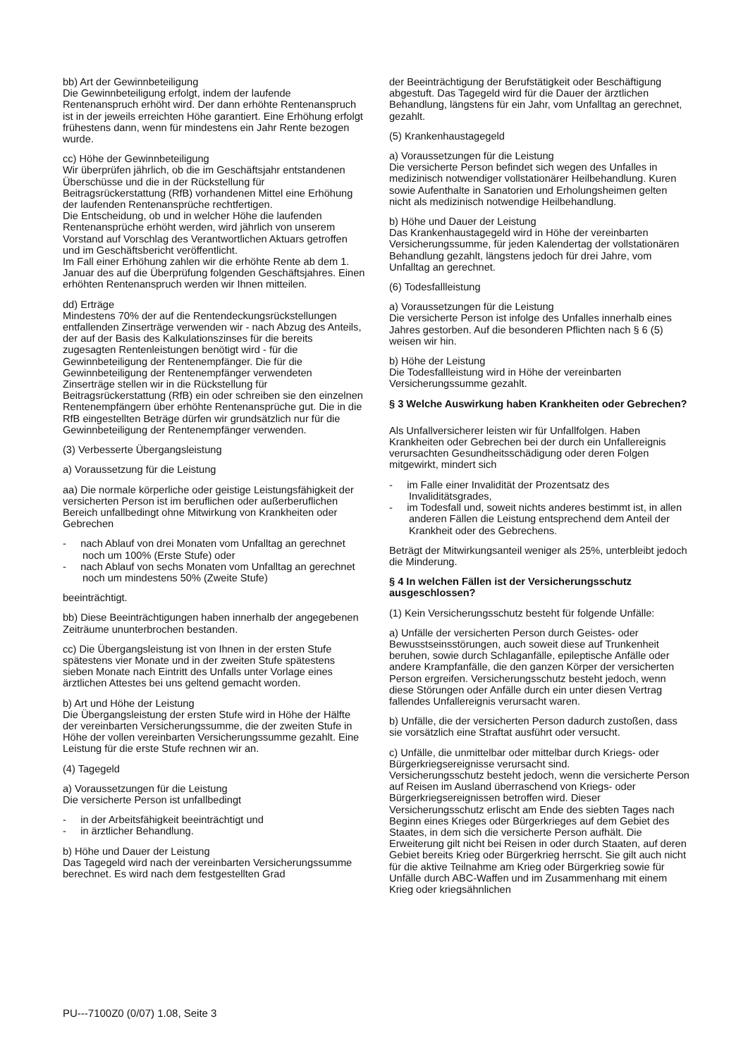bb) Art der Gewinnbeteiligung
Die Gewinnbeteiligung erfolgt, indem der laufende Rentenanspruch erhöht wird. Der dann erhöhte Rentenanspruch ist in der jeweils erreichten Höhe garantiert. Eine Erhöhung erfolgt frühestens dann, wenn für mindestens ein Jahr Rente bezogen wurde.
cc) Höhe der Gewinnbeteiligung
Wir überprüfen jährlich, ob die im Geschäftsjahr entstandenen Überschüsse und die in der Rückstellung für Beitragsrückerstattung (RfB) vorhandenen Mittel eine Erhöhung der laufenden Rentenansprüche rechtfertigen.
Die Entscheidung, ob und in welcher Höhe die laufenden Rentenansprüche erhöht werden, wird jährlich von unserem Vorstand auf Vorschlag des Verantwortlichen Aktuars getroffen und im Geschäftsbericht veröffentlicht.
Im Fall einer Erhöhung zahlen wir die erhöhte Rente ab dem 1. Januar des auf die Überprüfung folgenden Geschäftsjahres. Einen erhöhten Rentenanspruch werden wir Ihnen mitteilen.
dd) Erträge
Mindestens 70% der auf die Rentendeckungsrückstellungen entfallenden Zinserträge verwenden wir - nach Abzug des Anteils, der auf der Basis des Kalkulationszinses für die bereits zugesagten Rentenleistungen benötigt wird - für die Gewinnbeteiligung der Rentenempfänger. Die für die Gewinnbeteiligung der Rentenempfänger verwendeten Zinserträge stellen wir in die Rückstellung für Beitragsrückerstattung (RfB) ein oder schreiben sie den einzelnen Rentenempfängern über erhöhte Rentenansprüche gut. Die in die RfB eingestellten Beträge dürfen wir grundsätzlich nur für die Gewinnbeteiligung der Rentenempfänger verwenden.
(3) Verbesserte Übergangsleistung
a) Voraussetzung für die Leistung
aa) Die normale körperliche oder geistige Leistungsfähigkeit der versicherten Person ist im beruflichen oder außerberuflichen Bereich unfallbedingt ohne Mitwirkung von Krankheiten oder Gebrechen
- nach Ablauf von drei Monaten vom Unfalltag an gerechnet noch um 100% (Erste Stufe) oder
- nach Ablauf von sechs Monaten vom Unfalltag an gerechnet noch um mindestens 50% (Zweite Stufe)
beeinträchtigt.
bb) Diese Beeinträchtigungen haben innerhalb der angegebenen Zeiträume ununterbrochen bestanden.
cc) Die Übergangsleistung ist von Ihnen in der ersten Stufe spätestens vier Monate und in der zweiten Stufe spätestens sieben Monate nach Eintritt des Unfalls unter Vorlage eines ärztlichen Attestes bei uns geltend gemacht worden.
b) Art und Höhe der Leistung
Die Übergangsleistung der ersten Stufe wird in Höhe der Hälfte der vereinbarten Versicherungssumme, die der zweiten Stufe in Höhe der vollen vereinbarten Versicherungssumme gezahlt. Eine Leistung für die erste Stufe rechnen wir an.
(4) Tagegeld
a) Voraussetzungen für die Leistung
Die versicherte Person ist unfallbedingt
- in der Arbeitsfähigkeit beeinträchtigt und
- in ärztlicher Behandlung.
b) Höhe und Dauer der Leistung
Das Tagegeld wird nach der vereinbarten Versicherungssumme berechnet. Es wird nach dem festgestellten Grad
der Beeinträchtigung der Berufstätigkeit oder Beschäftigung abgestuft. Das Tagegeld wird für die Dauer der ärztlichen Behandlung, längstens für ein Jahr, vom Unfalltag an gerechnet, gezahlt.
(5) Krankenhaustagegeld
a) Voraussetzungen für die Leistung
Die versicherte Person befindet sich wegen des Unfalles in medizinisch notwendiger vollstationärer Heilbehandlung. Kuren sowie Aufenthalte in Sanatorien und Erholungsheimen gelten nicht als medizinisch notwendige Heilbehandlung.
b) Höhe und Dauer der Leistung
Das Krankenhaustagegeld wird in Höhe der vereinbarten Versicherungssumme, für jeden Kalendertag der vollstationären Behandlung gezahlt, längstens jedoch für drei Jahre, vom Unfalltag an gerechnet.
(6) Todesfallleistung
a) Voraussetzungen für die Leistung
Die versicherte Person ist infolge des Unfalles innerhalb eines Jahres gestorben. Auf die besonderen Pflichten nach § 6 (5) weisen wir hin.
b) Höhe der Leistung
Die Todesfallleistung wird in Höhe der vereinbarten Versicherungssumme gezahlt.
§ 3 Welche Auswirkung haben Krankheiten oder Gebrechen?
Als Unfallversicherer leisten wir für Unfallfolgen. Haben Krankheiten oder Gebrechen bei der durch ein Unfallereignis verursachten Gesundheitsschädigung oder deren Folgen mitgewirkt, mindert sich
- im Falle einer Invalidität der Prozentsatz des Invaliditätsgrades,
- im Todesfall und, soweit nichts anderes bestimmt ist, in allen anderen Fällen die Leistung entsprechend dem Anteil der Krankheit oder des Gebrechens.
Beträgt der Mitwirkungsanteil weniger als 25%, unterbleibt jedoch die Minderung.
§ 4 In welchen Fällen ist der Versicherungsschutz ausgeschlossen?
(1) Kein Versicherungsschutz besteht für folgende Unfälle:
a) Unfälle der versicherten Person durch Geistes- oder Bewusstseinsstörungen, auch soweit diese auf Trunkenheit beruhen, sowie durch Schlaganfälle, epileptische Anfälle oder andere Krampfanfälle, die den ganzen Körper der versicherten Person ergreifen. Versicherungsschutz besteht jedoch, wenn diese Störungen oder Anfälle durch ein unter diesen Vertrag fallendes Unfallereignis verursacht waren.
b) Unfälle, die der versicherten Person dadurch zustoßen, dass sie vorsätzlich eine Straftat ausführt oder versucht.
c) Unfälle, die unmittelbar oder mittelbar durch Kriegs- oder Bürgerkriegsereignisse verursacht sind.
Versicherungsschutz besteht jedoch, wenn die versicherte Person auf Reisen im Ausland überraschend von Kriegs- oder Bürgerkriegsereignissen betroffen wird. Dieser Versicherungsschutz erlischt am Ende des siebten Tages nach Beginn eines Krieges oder Bürgerkrieges auf dem Gebiet des Staates, in dem sich die versicherte Person aufhält. Die Erweiterung gilt nicht bei Reisen in oder durch Staaten, auf deren Gebiet bereits Krieg oder Bürgerkrieg herrscht. Sie gilt auch nicht für die aktive Teilnahme am Krieg oder Bürgerkrieg sowie für Unfälle durch ABC-Waffen und im Zusammenhang mit einem Krieg oder kriegsähnlichen
PU---7100Z0 (0/07) 1.08, Seite 3